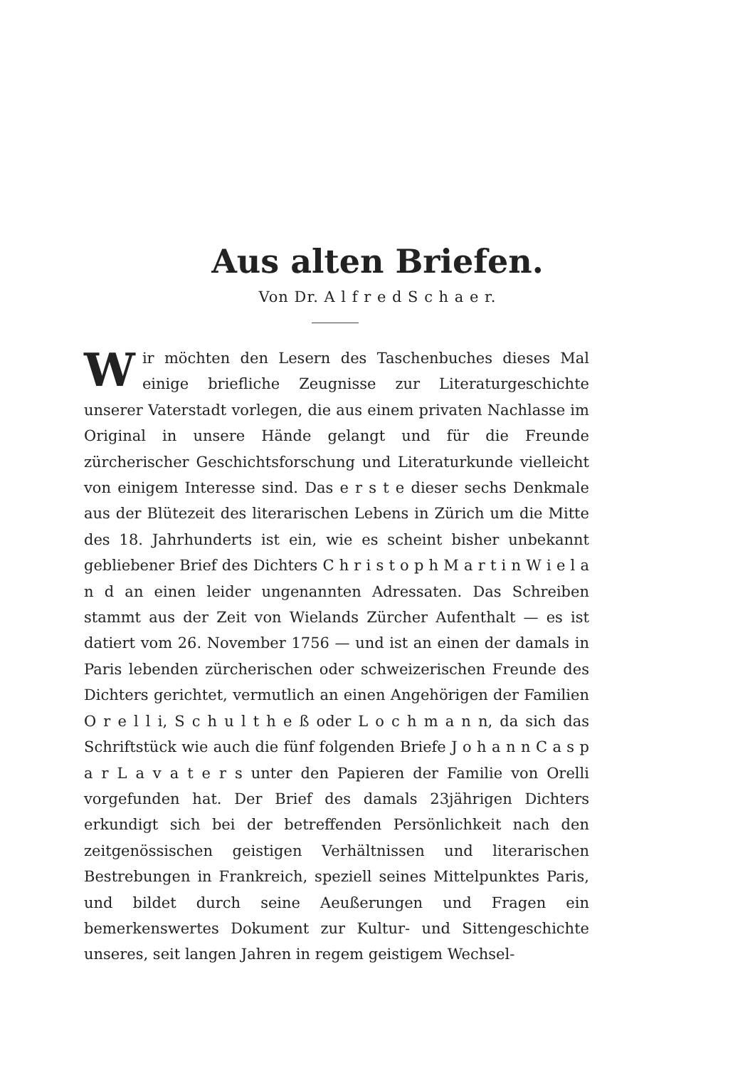Aus alten Briefen.
Von Dr. A l f r e d S c h a e r.
Wir möchten den Lesern des Taschenbuches dieses Mal einige briefliche Zeugnisse zur Literaturgeschichte unserer Vaterstadt vorlegen, die aus einem privaten Nachlasse im Original in unsere Hände gelangt und für die Freunde zürcherischer Geschichtsforschung und Literaturkunde vielleicht von einigem Interesse sind. Das e r s t e dieser sechs Denkmale aus der Blütezeit des literarischen Lebens in Zürich um die Mitte des 18. Jahrhunderts ist ein, wie es scheint bisher unbekannt gebliebener Brief des Dichters C h r i s t o p h M a r t i n W i e l a n d an einen leider ungenannten Adressaten. Das Schreiben stammt aus der Zeit von Wielands Zürcher Aufenthalt — es ist datiert vom 26. November 1756 — und ist an einen der damals in Paris lebenden zürcherischen oder schweizerischen Freunde des Dichters gerichtet, vermutlich an einen Angehörigen der Familien O r e l l i, S c h u l t h e ß oder L o c h m a n n, da sich das Schriftstück wie auch die fünf folgenden Briefe J o h a n n C a s p a r L a v a t e r s unter den Papieren der Familie von Orelli vorgefunden hat. Der Brief des damals 23jährigen Dichters erkundigt sich bei der betreffenden Persönlichkeit nach den zeitgenössischen geistigen Verhältnissen und literarischen Bestrebungen in Frankreich, speziell seines Mittelpunktes Paris, und bildet durch seine Aeußerungen und Fragen ein bemerkenswertes Dokument zur Kultur- und Sittengeschichte unseres, seit langen Jahren in regem geistigem Wechsel-